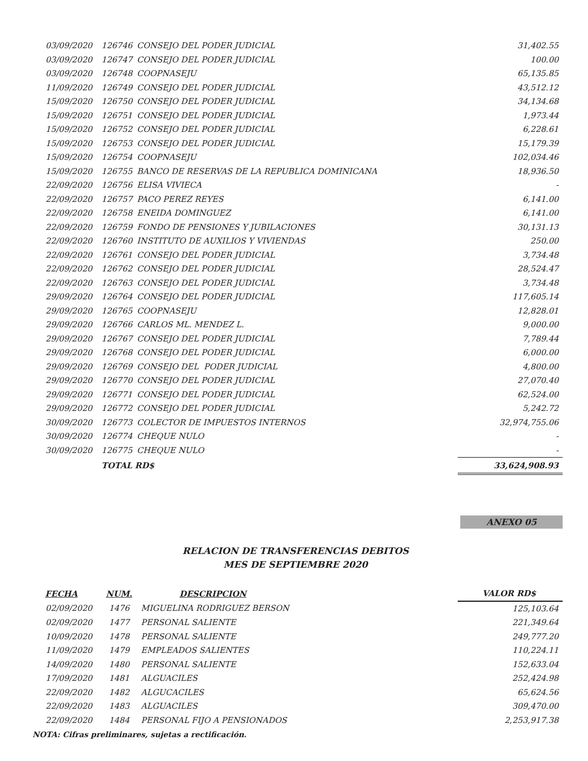| 03/09/2020 | 126746 | CONSEJO DEL PODER JUDICIAL | 31,402.55 |
| 03/09/2020 | 126747 | CONSEJO DEL PODER JUDICIAL | 100.00 |
| 03/09/2020 | 126748 | COOPNASEJU | 65,135.85 |
| 11/09/2020 | 126749 | CONSEJO DEL PODER JUDICIAL | 43,512.12 |
| 15/09/2020 | 126750 | CONSEJO DEL PODER JUDICIAL | 34,134.68 |
| 15/09/2020 | 126751 | CONSEJO DEL PODER JUDICIAL | 1,973.44 |
| 15/09/2020 | 126752 | CONSEJO DEL PODER JUDICIAL | 6,228.61 |
| 15/09/2020 | 126753 | CONSEJO DEL PODER JUDICIAL | 15,179.39 |
| 15/09/2020 | 126754 | COOPNASEJU | 102,034.46 |
| 15/09/2020 | 126755 | BANCO DE RESERVAS DE LA REPUBLICA DOMINICANA | 18,936.50 |
| 22/09/2020 | 126756 | ELISA VIVIECA | - |
| 22/09/2020 | 126757 | PACO PEREZ REYES | 6,141.00 |
| 22/09/2020 | 126758 | ENEIDA DOMINGUEZ | 6,141.00 |
| 22/09/2020 | 126759 | FONDO DE PENSIONES Y JUBILACIONES | 30,131.13 |
| 22/09/2020 | 126760 | INSTITUTO DE AUXILIOS Y VIVIENDAS | 250.00 |
| 22/09/2020 | 126761 | CONSEJO DEL PODER JUDICIAL | 3,734.48 |
| 22/09/2020 | 126762 | CONSEJO DEL PODER JUDICIAL | 28,524.47 |
| 22/09/2020 | 126763 | CONSEJO DEL PODER JUDICIAL | 3,734.48 |
| 29/09/2020 | 126764 | CONSEJO DEL PODER JUDICIAL | 117,605.14 |
| 29/09/2020 | 126765 | COOPNASEJU | 12,828.01 |
| 29/09/2020 | 126766 | CARLOS ML. MENDEZ L. | 9,000.00 |
| 29/09/2020 | 126767 | CONSEJO DEL PODER JUDICIAL | 7,789.44 |
| 29/09/2020 | 126768 | CONSEJO DEL PODER JUDICIAL | 6,000.00 |
| 29/09/2020 | 126769 | CONSEJO DEL PODER JUDICIAL | 4,800.00 |
| 29/09/2020 | 126770 | CONSEJO DEL PODER JUDICIAL | 27,070.40 |
| 29/09/2020 | 126771 | CONSEJO DEL PODER JUDICIAL | 62,524.00 |
| 29/09/2020 | 126772 | CONSEJO DEL PODER JUDICIAL | 5,242.72 |
| 30/09/2020 | 126773 | COLECTOR DE IMPUESTOS INTERNOS | 32,974,755.06 |
| 30/09/2020 | 126774 | CHEQUE NULO | - |
| 30/09/2020 | 126775 | CHEQUE NULO | - |
| | TOTAL RD$ | | 33,624,908.93 |
ANEXO 05
RELACION DE TRANSFERENCIAS DEBITOS
MES DE SEPTIEMBRE 2020
| FECHA | NUM. | DESCRIPCION | VALOR RD$ |
| --- | --- | --- | --- |
| 02/09/2020 | 1476 | MIGUELINA RODRIGUEZ BERSON | 125,103.64 |
| 02/09/2020 | 1477 | PERSONAL SALIENTE | 221,349.64 |
| 10/09/2020 | 1478 | PERSONAL SALIENTE | 249,777.20 |
| 11/09/2020 | 1479 | EMPLEADOS SALIENTES | 110,224.11 |
| 14/09/2020 | 1480 | PERSONAL SALIENTE | 152,633.04 |
| 17/09/2020 | 1481 | ALGUACILES | 252,424.98 |
| 22/09/2020 | 1482 | ALGUCACILES | 65,624.56 |
| 22/09/2020 | 1483 | ALGUACILES | 309,470.00 |
| 22/09/2020 | 1484 | PERSONAL FIJO A PENSIONADOS | 2,253,917.38 |
NOTA: Cifras preliminares, sujetas a rectificación.